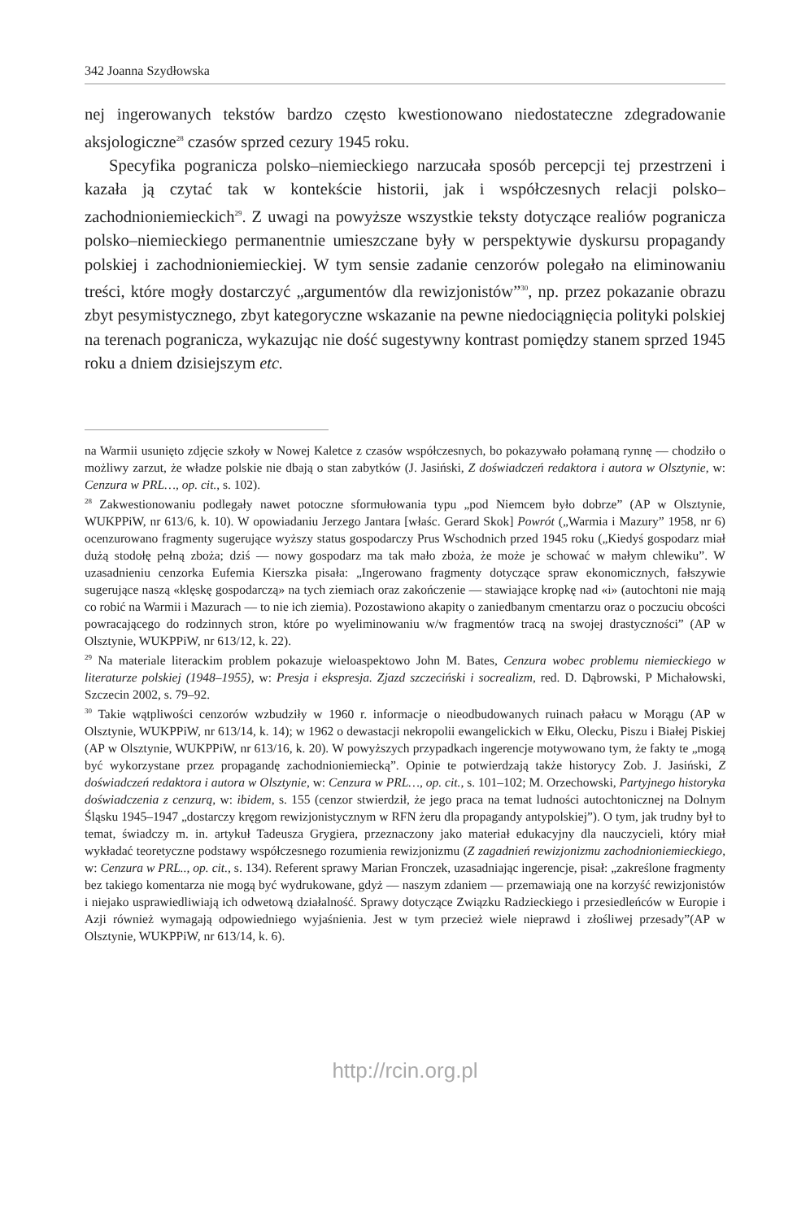342 Joanna Szydłowska
nej ingerowanych tekstów bardzo często kwestionowano niedostateczne zdegradowanie aksjologiczne<sup>28</sup> czasów sprzed cezury 1945 roku.
Specyfika pogranicza polsko–niemieckiego narzucała sposób percepcji tej przestrzeni i kazała ją czytać tak w kontekście historii, jak i współczesnych relacji polsko–zachodnioniemieckich<sup>29</sup>. Z uwagi na powyższe wszystkie teksty dotyczące realiów pogranicza polsko–niemieckiego permanentnie umieszczane były w perspektywie dyskursu propagandy polskiej i zachodnioniemieckiej. W tym sensie zadanie cenzorów polegało na eliminowaniu treści, które mogły dostarczyć „argumentów dla rewizjonistów”<sup>30</sup>, np. przez pokazanie obrazu zbyt pesymistycznego, zbyt kategoryczne wskazanie na pewne niedociągnięcia polityki polskiej na terenach pogranicza, wykazując nie dość sugestywny kontrast pomiędzy stanem sprzed 1945 roku a dniem dzisiejszym etc.
na Warmii usunięto zdjęcie szkoły w Nowej Kaletce z czasów współczesnych, bo pokazywało połamaną rynnę — chodziło o możliwy zarzut, że władze polskie nie dbają o stan zabytków (J. Jasiński, Z doświadczeń redaktora i autora w Olsztynie, w: Cenzura w PRL…, op. cit., s. 102).
<sup>28</sup> Zakwestionowaniu podlegały nawet potoczne sformułowania typu „pod Niemcem było dobrze” (AP w Olsztynie, WUKPPiW, nr 613/6, k. 10). W opowiadaniu Jerzego Jantara [właśc. Gerard Skok] Powrót („Warmia i Mazury” 1958, nr 6) ocenzurowano fragmenty sugerujące wyższy status gospodarczy Prus Wschodnich przed 1945 roku („Kiedyś gospodarz miał dużą stodołę pełną zboża; dziś — nowy gospodarz ma tak mało zboża, że może je schować w małym chlewiku”. W uzasadnieniu cenzorka Eufemia Kierszka pisała: „Ingerowano fragmenty dotyczące spraw ekonomicznych, fałszywie sugerujące naszą «klęskę gospodarczą» na tych ziemiach oraz zakończenie — stawiające kropkę nad «i» (autochtoni nie mają co robić na Warmii i Mazurach — to nie ich ziemia). Pozostawiono akapity o zaniedbanym cmentarzu oraz o poczuciu obcości powracającego do rodzinnych stron, które po wyeliminowaniu w/w fragmentów tracą na swojej drastyczności” (AP w Olsztynie, WUKPPiW, nr 613/12, k. 22).
<sup>29</sup> Na materiale literackim problem pokazuje wieloaspektowo John M. Bates, Cenzura wobec problemu niemieckiego w literaturze polskiej (1948–1955), w: Presja i ekspresja. Zjazd szczeciński i socrealizm, red. D. Dąbrowski, P Michałowski, Szczecin 2002, s. 79–92.
<sup>30</sup> Takie wątpliwości cenzorów wzbudziły w 1960 r. informacje o nieodbudowanych ruinach pałacu w Morągu (AP w Olsztynie, WUKPPiW, nr 613/14, k. 14); w 1962 o dewastacji nekropolii ewangelickich w Ełku, Olecku, Piszu i Białej Piskiej (AP w Olsztynie, WUKPPiW, nr 613/16, k. 20). W powyższych przypadkach ingerencje motywowano tym, że fakty te „mogą być wykorzystane przez propagandę zachodnioniemiecką”. Opinie te potwierdzają także historycy Zob. J. Jasiński, Z doświadczeń redaktora i autora w Olsztynie, w: Cenzura w PRL…, op. cit., s. 101–102; M. Orzechowski, Partyjnego historyka doświadczenia z cenzurą, w: ibidem, s. 155 (cenzor stwierdził, że jego praca na temat ludności autochtonicznej na Dolnym Śląsku 1945–1947 „dostarczy kręgom rewizjonistycznym w RFN żeru dla propagandy antypolskiej”). O tym, jak trudny był to temat, świadczy m. in. artykuł Tadeusza Grygiera, przeznaczony jako materiał edukacyjny dla nauczycieli, który miał wykładać teoretyczne podstawy współczesnego rozumienia rewizjonizmu (Z zagadnień rewizjonizmu zachodnioniemieckiego, w: Cenzura w PRL.., op. cit., s. 134). Referent sprawy Marian Fronczek, uzasadniając ingerencje, pisał: „zakreślone fragmenty bez takiego komentarza nie mogą być wydrukowane, gdyż — naszym zdaniem — przemawiają one na korzyść rewizjonistów i niejako usprawiedliwiają ich odwetową działalność. Sprawy dotyczące Związku Radzieckiego i przesiedleńców w Europie i Azji również wymagają odpowiedniego wyjaśnienia. Jest w tym przecież wiele nieprawd i złośliwej przesady”(AP w Olsztynie, WUKPPiW, nr 613/14, k. 6).
http://rcin.org.pl